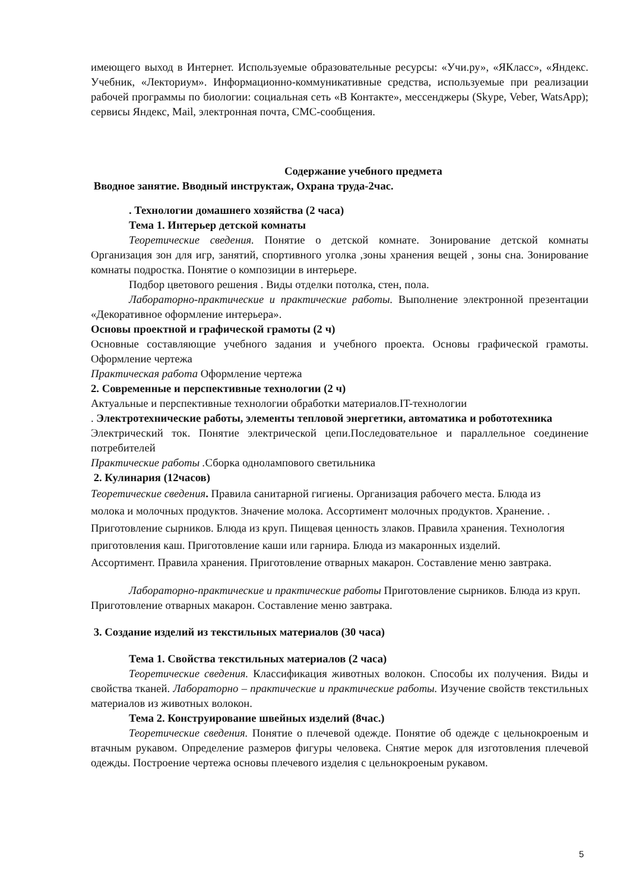имеющего выход в Интернет. Используемые образовательные ресурсы: «Учи.ру», «ЯКласс», «Яндекс. Учебник, «Лекториум». Информационно-коммуникативные средства, используемые при реализации рабочей программы по биологии: социальная сеть «В Контакте», мессенджеры (Skype, Veber, WatsApp); сервисы Яндекс, Mail, электронная почта, СМС-сообщения.
Содержание учебного предмета
Вводное занятие. Вводный инструктаж, Охрана труда-2час.
. Технологии домашнего хозяйства (2 часа)
Тема 1. Интерьер детской комнаты
Теоретические сведения. Понятие о детской комнате. Зонирование детской комнаты Организация зон для игр, занятий, спортивного уголка ,зоны хранения вещей , зоны сна. Зонирование комнаты подростка. Понятие о композиции в интерьере.
Подбор цветового решения . Виды отделки потолка, стен, пола.
Лабораторно-практические и практические работы. Выполнение электронной презентации «Декоративное оформление интерьера».
Основы проектной и графической грамоты (2 ч)
Основные составляющие учебного задания и учебного проекта. Основы графической грамоты. Оформление чертежа
Практическая работа Оформление чертежа
2. Современные и перспективные технологии (2 ч)
Актуальные и перспективные технологии обработки материалов.IT-технологии
. Электротехнические работы, элементы тепловой энергетики, автоматика и робототехника
Электрический ток. Понятие электрической цепи.Последовательное и параллельное соединение потребителей
Практические работы . Сборка однолампового светильника
2. Кулинария (12часов)
Теоретические сведения. Правила санитарной гигиены. Организация рабочего места. Блюда из молока и молочных продуктов. Значение молока. Ассортимент молочных продуктов. Хранение. . Приготовление сырников. Блюда из круп. Пищевая ценность злаков. Правила хранения. Технология приготовления каш. Приготовление каши или гарнира. Блюда из макаронных изделий. Ассортимент. Правила хранения. Приготовление отварных макарон. Составление меню завтрака.
Лабораторно-практические и практические работы Приготовление сырников. Блюда из круп.
Приготовление отварных макарон. Составление меню завтрака.
3. Создание изделий из текстильных материалов (30 часа)
Тема 1. Свойства текстильных материалов (2 часа)
Теоретические сведения. Классификация животных волокон. Способы их получения. Виды и свойства тканей. Лабораторно – практические и практические работы. Изучение свойств текстильных материалов из животных волокон.
Тема 2. Конструирование швейных изделий (8час.)
Теоретические сведения. Понятие о плечевой одежде. Понятие об одежде с цельнокроеным и втачным рукавом. Определение размеров фигуры человека. Снятие мерок для изготовления плечевой одежды. Построение чертежа основы плечевого изделия с цельнокроеным рукавом.
5